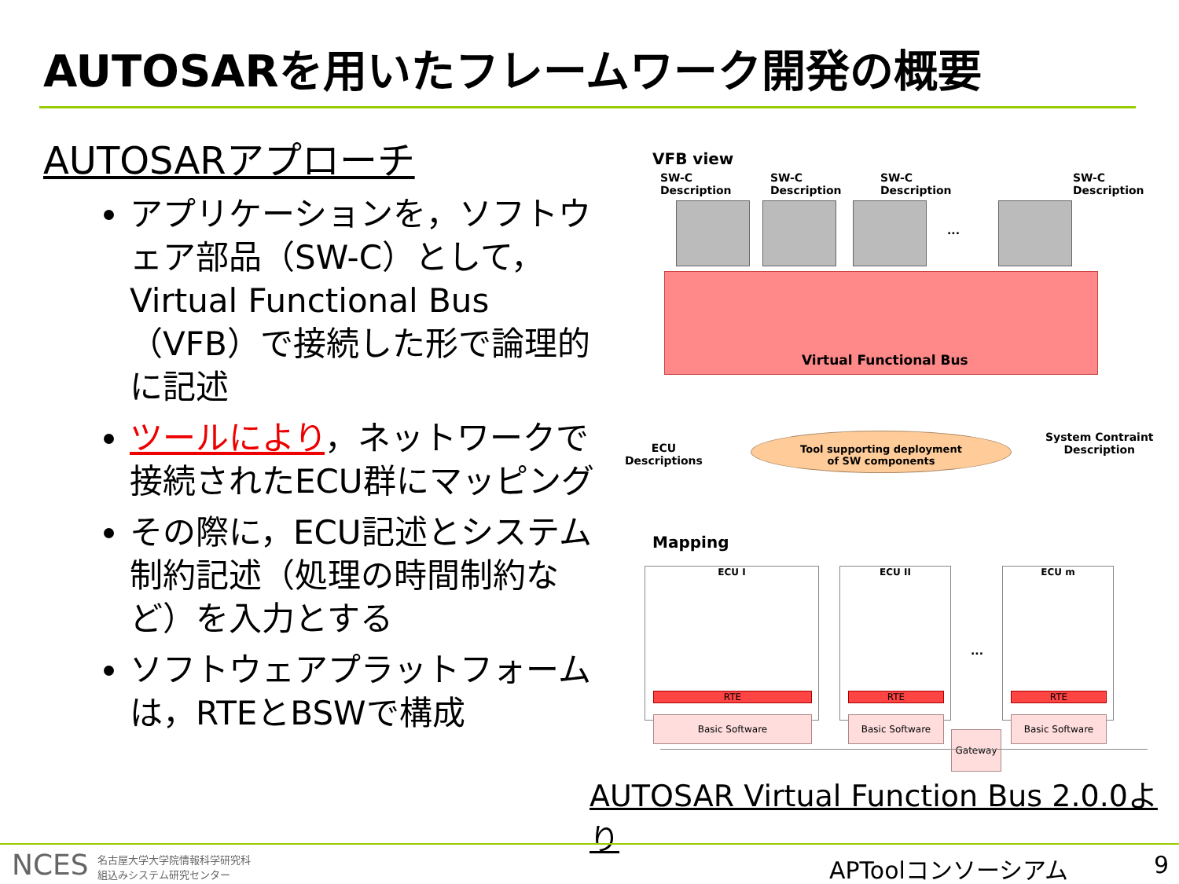AUTOSARを用いたフレームワーク開発の概要
AUTOSARアプローチ
アプリケーションを，ソフトウェア部品（SW-C）として，Virtual Functional Bus（VFB）で接続した形で論理的に記述
ツールにより，ネットワークで接続されたECU群にマッピング
その際に，ECU記述とシステム制約記述（処理の時間制約など）を入力とする
ソフトウェアプラットフォームは，RTEとBSWで構成
VFB view
SW-C
Description
SW-C
Description
SW-C
Description
SW-C
Description
...
Virtual Functional Bus
ECU
Descriptions
Tool supporting deployment
of SW components
System Contraint
Description
Mapping
ECU I
RTE
Basic Software
ECU II
RTE
Basic Software
...
ECU m
RTE
Basic Software
Gateway
AUTOSAR Virtual Function Bus 2.0.0より
NCES 名古屋大学大学院情報科学研究科
組込みシステム研究センター
APToolコンソーシアム 9